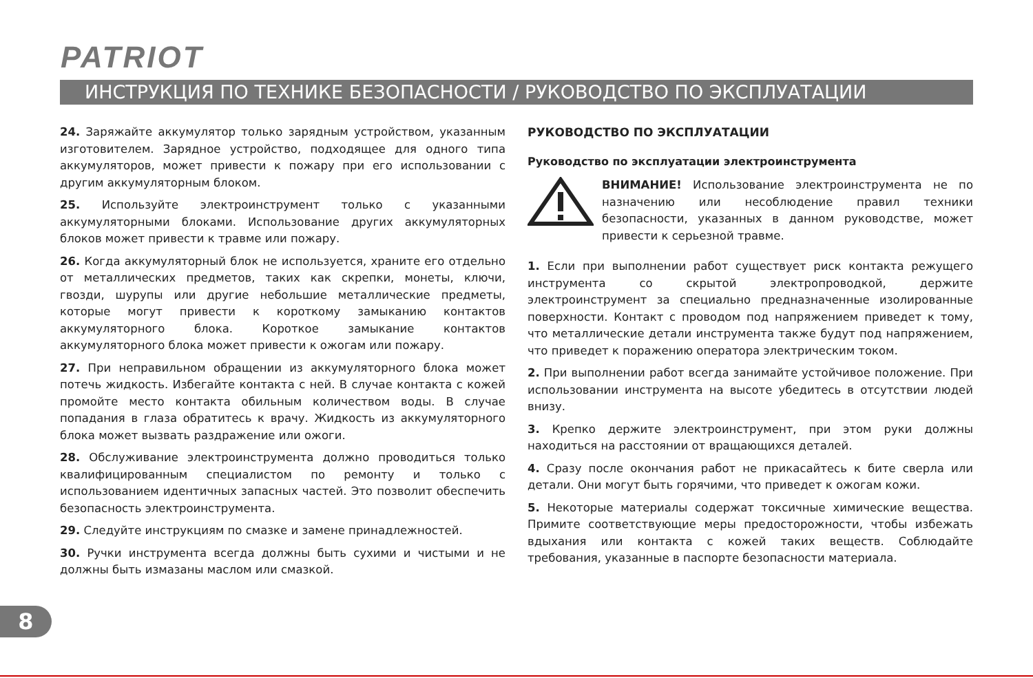PATRIOT
ИНСТРУКЦИЯ ПО ТЕХНИКЕ БЕЗОПАСНОСТИ / РУКОВОДСТВО ПО ЭКСПЛУАТАЦИИ
24. Заряжайте аккумулятор только зарядным устройством, указанным изготовителем. Зарядное устройство, подходящее для одного типа аккумуляторов, может привести к пожару при его использовании с другим аккумуляторным блоком.
25. Используйте электроинструмент только с указанными аккумуляторными блоками. Использование других аккумуляторных блоков может привести к травме или пожару.
26. Когда аккумуляторный блок не используется, храните его отдельно от металлических предметов, таких как скрепки, монеты, ключи, гвозди, шурупы или другие небольшие металлические предметы, которые могут привести к короткому замыканию контактов аккумуляторного блока. Короткое замыкание контактов аккумуляторного блока может привести к ожогам или пожару.
27. При неправильном обращении из аккумуляторного блока может потечь жидкость. Избегайте контакта с ней. В случае контакта с кожей промойте место контакта обильным количеством воды. В случае попадания в глаза обратитесь к врачу. Жидкость из аккумуляторного блока может вызвать раздражение или ожоги.
28. Обслуживание электроинструмента должно проводиться только квалифицированным специалистом по ремонту и только с использованием идентичных запасных частей. Это позволит обеспечить безопасность электроинструмента.
29. Следуйте инструкциям по смазке и замене принадлежностей.
30. Ручки инструмента всегда должны быть сухими и чистыми и не должны быть измазаны маслом или смазкой.
РУКОВОДСТВО ПО ЭКСПЛУАТАЦИИ
Руководство по эксплуатации электроинструмента
ВНИМАНИЕ! Использование электроинструмента не по назначению или несоблюдение правил техники безопасности, указанных в данном руководстве, может привести к серьезной травме.
1. Если при выполнении работ существует риск контакта режущего инструмента со скрытой электропроводкой, держите электроинструмент за специально предназначенные изолированные поверхности. Контакт с проводом под напряжением приведет к тому, что металлические детали инструмента также будут под напряжением, что приведет к поражению оператора электрическим током.
2. При выполнении работ всегда занимайте устойчивое положение. При использовании инструмента на высоте убедитесь в отсутствии людей внизу.
3. Крепко держите электроинструмент, при этом руки должны находиться на расстоянии от вращающихся деталей.
4. Сразу после окончания работ не прикасайтесь к бите сверла или детали. Они могут быть горячими, что приведет к ожогам кожи.
5. Некоторые материалы содержат токсичные химические вещества. Примите соответствующие меры предосторожности, чтобы избежать вдыхания или контакта с кожей таких веществ. Соблюдайте требования, указанные в паспорте безопасности материала.
8